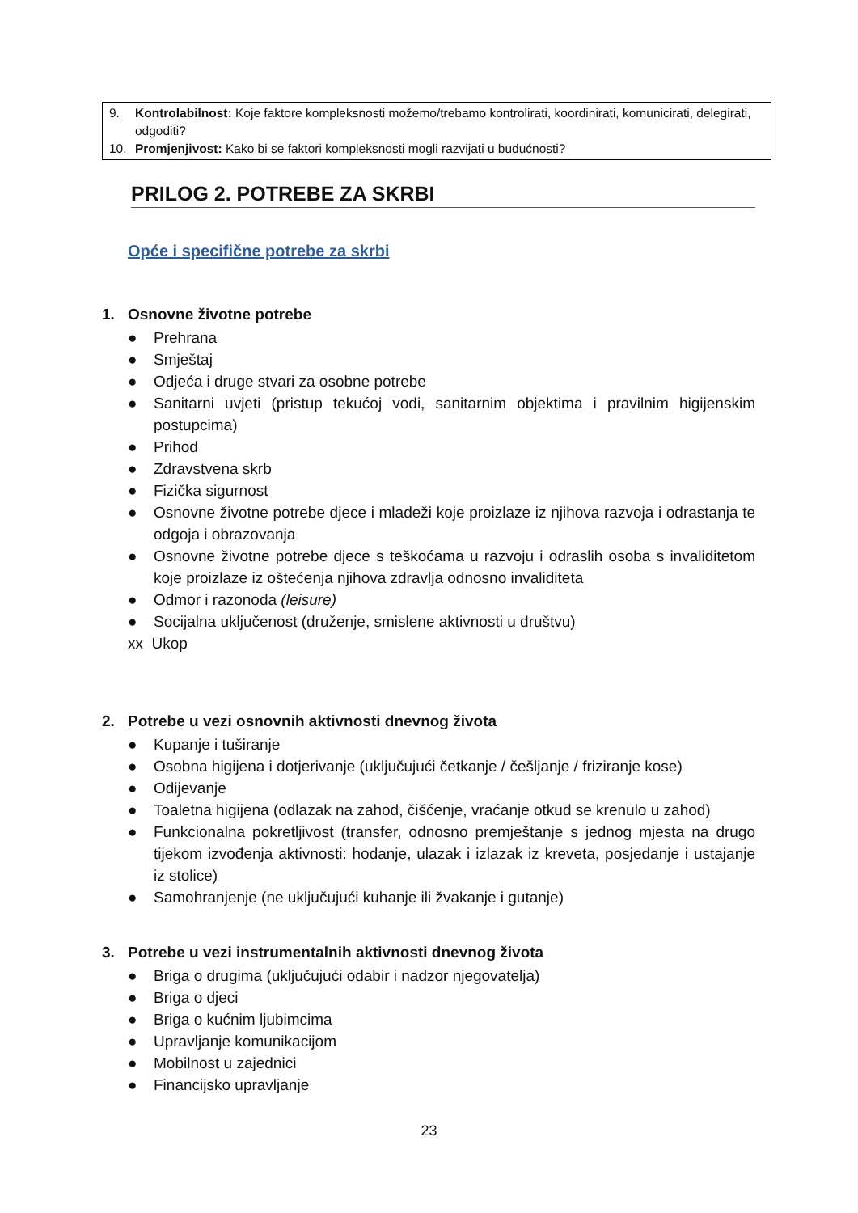9. Kontrolabilnost: Koje faktore kompleksnosti možemo/trebamo kontrolirati, koordinirati, komunicirati, delegirati, odgoditi?
10. Promjenjivost: Kako bi se faktori kompleksnosti mogli razvijati u budućnosti?
PRILOG 2. POTREBE ZA SKRBI
Opće i specifične potrebe za skrbi
1. Osnovne životne potrebe
● Prehrana
● Smještaj
● Odjeća i druge stvari za osobne potrebe
● Sanitarni uvjeti (pristup tekućoj vodi, sanitarnim objektima i pravilnim higijenskim postupcima)
● Prihod
● Zdravstvena skrb
● Fizička sigurnost
● Osnovne životne potrebe djece i mladeži koje proizlaze iz njihova razvoja i odrastanja te odgoja i obrazovanja
● Osnovne životne potrebe djece s teškoćama u razvoju i odraslih osoba s invaliditetom koje proizlaze iz oštećenja njihova zdravlja odnosno invaliditeta
● Odmor i razonoda (leisure)
● Socijalna uključenost (druženje, smislene aktivnosti u društvu)
xx Ukop
2. Potrebe u vezi osnovnih aktivnosti dnevnog života
● Kupanje i tuširanje
● Osobna higijena i dotjerivanje (uključujući četkanje / češljanje / friziranje kose)
● Odijevanje
● Toaletna higijena (odlazak na zahod, čišćenje, vraćanje otkud se krenulo u zahod)
● Funkcionalna pokretljivost (transfer, odnosno premještanje s jednog mjesta na drugo tijekom izvođenja aktivnosti: hodanje, ulazak i izlazak iz kreveta, posjedanje i ustajanje iz stolice)
● Samohranjenje (ne uključujući kuhanje ili žvakanje i gutanje)
3. Potrebe u vezi instrumentalnih aktivnosti dnevnog života
● Briga o drugima (uključujući odabir i nadzor njegovatelja)
● Briga o djeci
● Briga o kućnim ljubimcima
● Upravljanje komunikacijom
● Mobilnost u zajednici
● Financijsko upravljanje
23